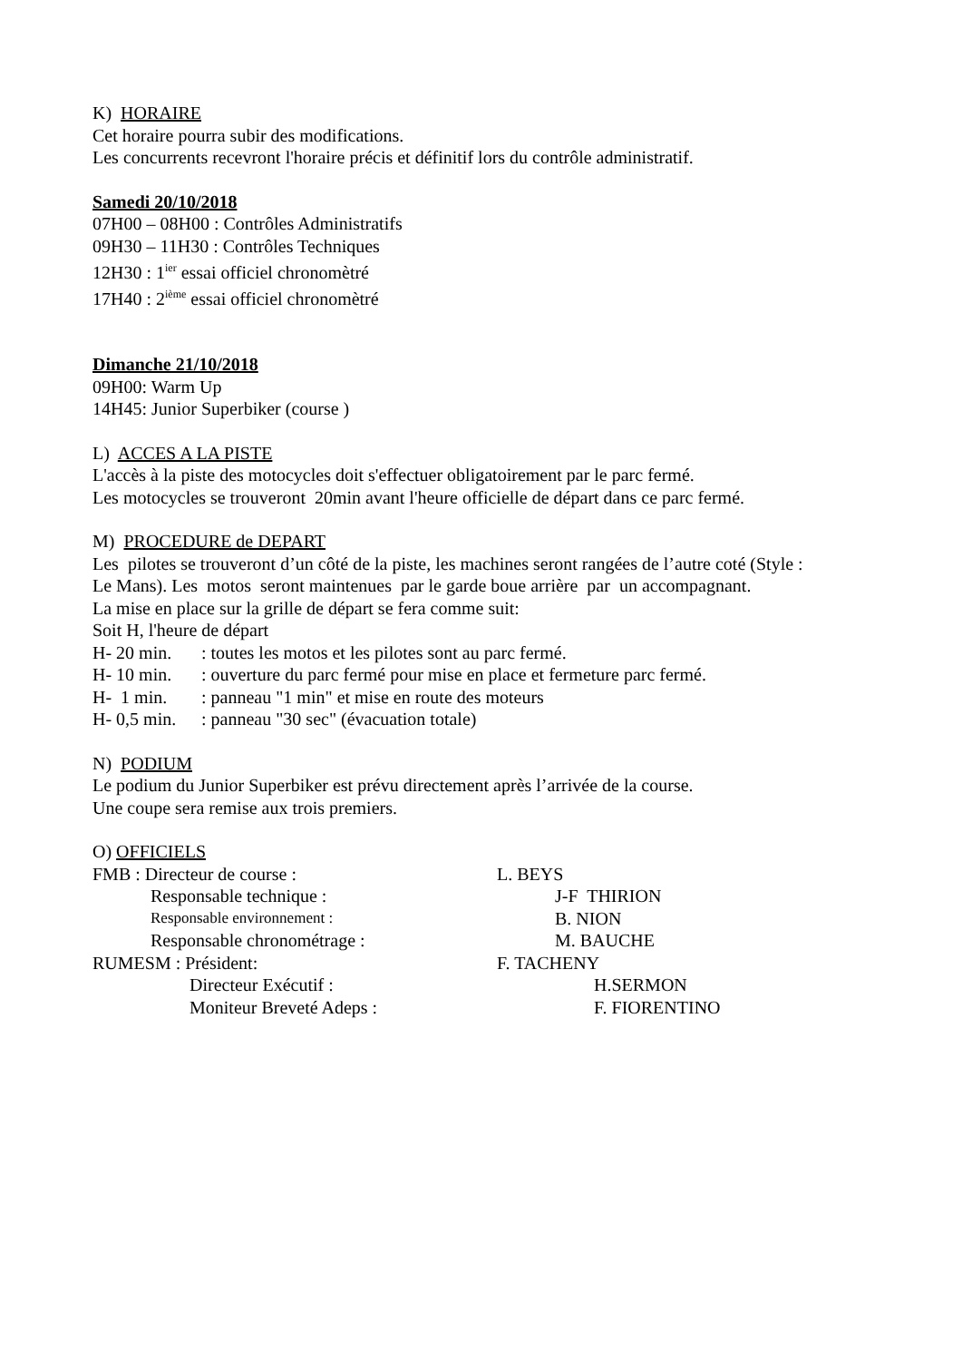K) HORAIRE
Cet horaire pourra subir des modifications.
Les concurrents recevront l'horaire précis et définitif lors du contrôle administratif.
Samedi 20/10/2018
07H00 – 08H00 : Contrôles Administratifs
09H30 – 11H30 : Contrôles Techniques
12H30 : 1<sup>ier</sup> essai officiel chronomètré
17H40 : 2<sup>ième</sup> essai officiel chronomètré
Dimanche 21/10/2018
09H00: Warm Up
14H45: Junior Superbiker (course )
L) ACCES A LA PISTE
L'accès à la piste des motocycles doit s'effectuer obligatoirement par le parc fermé.
Les motocycles se trouveront 20min avant l'heure officielle de départ dans ce parc fermé.
M) PROCEDURE de DEPART
Les pilotes se trouveront d’un côté de la piste, les machines seront rangées de l’autre coté (Style :
Le Mans). Les motos seront maintenues par le garde boue arrière par un accompagnant.
La mise en place sur la grille de départ se fera comme suit:
Soit H, l'heure de départ
H- 20 min. : toutes les motos et les pilotes sont au parc fermé.
H- 10 min. : ouverture du parc fermé pour mise en place et fermeture parc fermé.
H- 1 min. : panneau "1 min" et mise en route des moteurs
H- 0,5 min. : panneau "30 sec" (évacuation totale)
N) PODIUM
Le podium du Junior Superbiker est prévu directement après l’arrivée de la course.
Une coupe sera remise aux trois premiers.
O) OFFICIELS
FMB : Directeur de course : L. BEYS
Responsable technique : J-F THIRION
Responsable environnement :
B. NION
Responsable chronométrage : M. BAUCHE
RUMESM : Président: F. TACHENY
Directeur Exécutif : H.SERMON
Moniteur Breveté Adeps : F. FIORENTINO